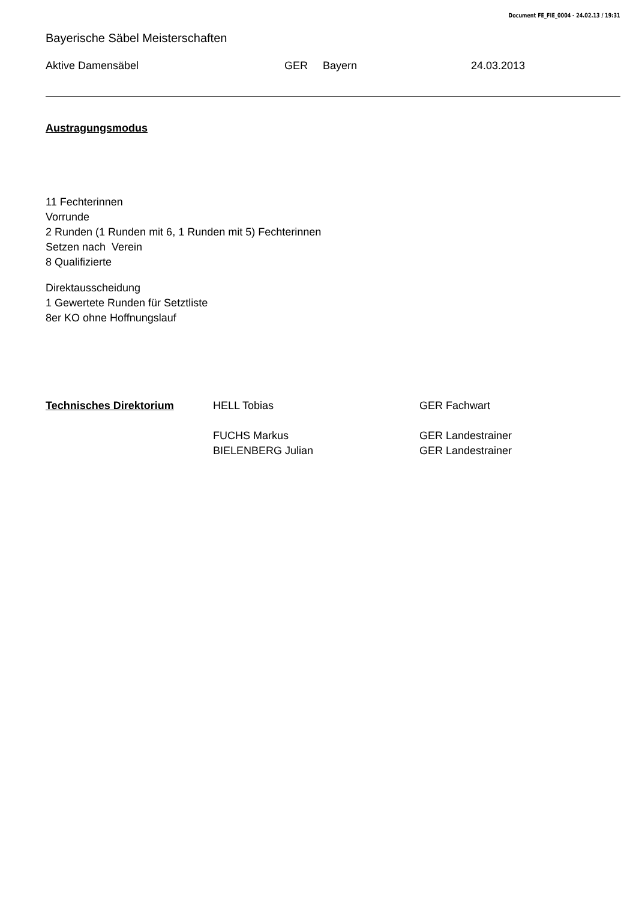Document FE_FIE_0004 - 24.02.13 / 19:31
Bayerische Säbel Meisterschaften
Aktive Damensäbel GER Bayern 24.03.2013
Austragungsmodus
11 Fechterinnen
Vorrunde
2 Runden (1 Runden mit 6, 1 Runden mit 5) Fechterinnen
Setzen nach Verein
8 Qualifizierte
Direktausscheidung
1 Gewertete Runden für Setztliste
8er KO ohne Hoffnungslauf
Technisches Direktorium HELL Tobias GER Fachwart FUCHS Markus GER Landestrainer BIELENBERG Julian GER Landestrainer